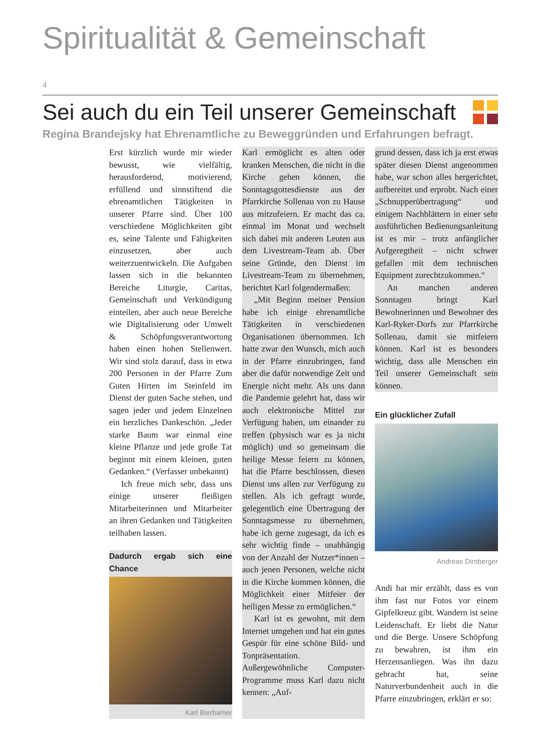Spiritualität & Gemeinschaft
4
Sei auch du ein Teil unserer Gemeinschaft
Regina Brandejsky hat Ehrenamtliche zu Beweggründen und Erfahrungen befragt.
Erst kürzlich wurde mir wieder bewusst, wie vielfältig, herausfordernd, motivierend, erfüllend und sinnstiftend die ehrenamtlichen Tätigkeiten in unserer Pfarre sind. Über 100 verschiedene Möglichkeiten gibt es, seine Talente und Fähigkeiten einzusetzen, aber auch weiterzuentwickeln. Die Aufgaben lassen sich in die bekannten Bereiche Liturgie, Caritas, Gemeinschaft und Verkündigung einteilen, aber auch neue Bereiche wie Digitalisierung oder Umwelt & Schöpfungsverantwortung haben einen hohen Stellenwert. Wir sind stolz darauf, dass in etwa 200 Personen in der Pfarre Zum Guten Hirten im Steinfeld im Dienst der guten Sache stehen, und sagen jeder und jedem Einzelnen ein herzliches Dankeschön. „Jeder starke Baum war einmal eine kleine Pflanze und jede große Tat beginnt mit einem kleinen, guten Gedanken.“ (Verfasser unbekannt)
Ich freue mich sehr, dass uns einige unserer fleißigen Mitarbeiterinnen und Mitarbeiter an ihren Gedanken und Tätigkeiten teilhaben lassen.
Dadurch ergab sich eine Chance
Karl Bierbamer
Karl ermöglicht es alten oder kranken Menschen, die nicht in die Kirche gehen können, die Sonntagsgottesdienste aus der Pfarrkirche Sollenau von zu Hause aus mitzufeiern. Er macht das ca. einmal im Monat und wechselt sich dabei mit anderen Leuten aus dem Livestream-Team ab. Über seine Gründe, den Dienst im Livestream-Team zu übernehmen, berichtet Karl folgendermaßen:
„Mit Beginn meiner Pension habe ich einige ehrenamtliche Tätigkeiten in verschiedenen Organisationen übernommen. Ich hatte zwar den Wunsch, mich auch in der Pfarre einzubringen, fand aber die dafür notwendige Zeit und Energie nicht mehr. Als uns dann die Pandemie gelehrt hat, dass wir auch elektronische Mittel zur Verfügung haben, um einander zu treffen (physisch war es ja nicht möglich) und so gemeinsam die heilige Messe feiern zu können, hat die Pfarre beschlossen, diesen Dienst uns allen zur Verfügung zu stellen. Als ich gefragt wurde, gelegentlich eine Übertragung der Sonntagsmesse zu übernehmen, habe ich gerne zugesagt, da ich es sehr wichtig finde – unabhängig von der Anzahl der Nutzer*innen – auch jenen Personen, welche nicht in die Kirche kommen können, die Möglichkeit einer Mitfeier der heiligen Messe zu ermöglichen.“
Karl ist es gewohnt, mit dem Internet umgehen und hat ein gutes Gespür für eine schöne Bild- und Tonpräsentation. Außergewöhnliche Computer-Programme muss Karl dazu nicht kennen: „Auf-
grund dessen, dass ich ja erst etwas später diesen Dienst angenommen habe, war schon alles hergerichtet, aufbereitet und erprobt. Nach einer „Schnupperübertragung“ und einigem Nachblättern in einer sehr ausführlichen Bedienungsanleitung ist es mir – trotz anfänglicher Aufgeregtheit – nicht schwer gefallen mit dem technischen Equipment zurechtzukommen.“
An manchen anderen Sonntagen bringt Karl Bewohnerinnen und Bewohner des Karl-Ryker-Dorfs zur Pfarrkirche Sollenau, damit sie mitfeiern können. Karl ist es besonders wichtig, dass alle Menschen ein Teil unserer Gemeinschaft sein können.
Ein glücklicher Zufall
Andreas Dirnberger
Andi hat mir erzählt, dass es von ihm fast nur Fotos vor einem Gipfelkreuz gibt. Wandern ist seine Leidenschaft. Er liebt die Natur und die Berge. Unsere Schöpfung zu bewahren, ist ihm ein Herzensanliegen. Was ihn dazu gebracht hat, seine Naturverbundenheit auch in die Pfarre einzubringen, erklärt er so: